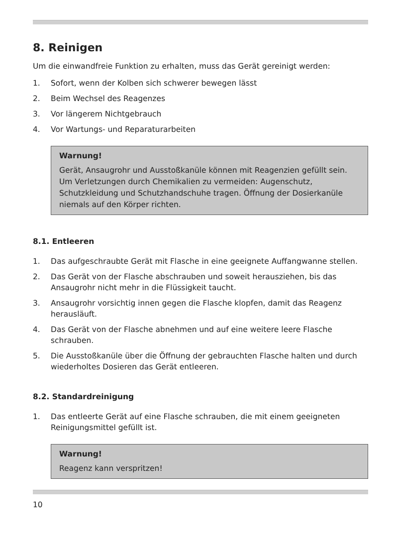8. Reinigen
Um die einwandfreie Funktion zu erhalten, muss das Gerät gereinigt werden:
1. Sofort, wenn der Kolben sich schwerer bewegen lässt
2. Beim Wechsel des Reagenzes
3. Vor längerem Nichtgebrauch
4. Vor Wartungs- und Reparaturarbeiten
Warnung!
Gerät, Ansaugrohr und Ausstoßkanüle können mit Reagenzien gefüllt sein. Um Verletzungen durch Chemikalien zu vermeiden: Augenschutz, Schutzkleidung und Schutzhandschuhe tragen. Öffnung der Dosierkanüle niemals auf den Körper richten.
8.1. Entleeren
1. Das aufgeschraubte Gerät mit Flasche in eine geeignete Auffangwanne stellen.
2. Das Gerät von der Flasche abschrauben und soweit herausziehen, bis das Ansaugrohr nicht mehr in die Flüssigkeit taucht.
3. Ansaugrohr vorsichtig innen gegen die Flasche klopfen, damit das Reagenz herausläuft.
4. Das Gerät von der Flasche abnehmen und auf eine weitere leere Flasche schrauben.
5. Die Ausstoßkanüle über die Öffnung der gebrauchten Flasche halten und durch wiederholtes Dosieren das Gerät entleeren.
8.2. Standardreinigung
1. Das entleerte Gerät auf eine Flasche schrauben, die mit einem geeigneten Reinigungsmittel gefüllt ist.
Warnung!
Reagenz kann verspritzen!
10